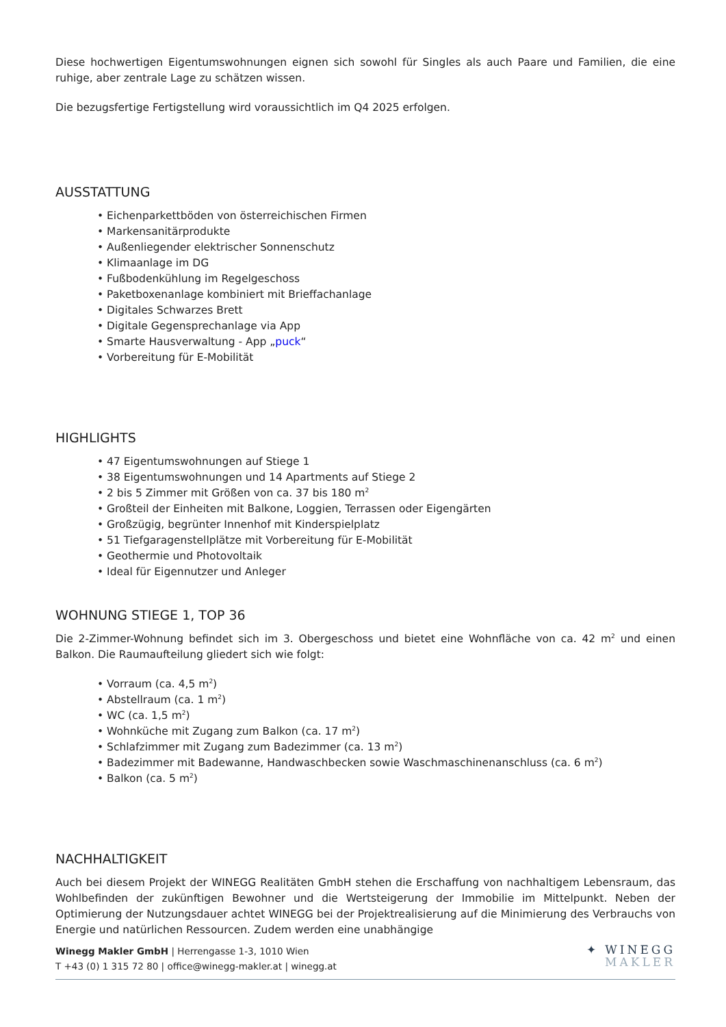Diese hochwertigen Eigentumswohnungen eignen sich sowohl für Singles als auch Paare und Familien, die eine ruhige, aber zentrale Lage zu schätzen wissen.
Die bezugsfertige Fertigstellung wird voraussichtlich im Q4 2025 erfolgen.
AUSSTATTUNG
• Eichenparkettböden von österreichischen Firmen
• Markensanitärprodukte
• Außenliegender elektrischer Sonnenschutz
• Klimaanlage im DG
• Fußbodenkühlung im Regelgeschoss
• Paketboxenanlage kombiniert mit Brieffachanlage
• Digitales Schwarzes Brett
• Digitale Gegensprechanlage via App
• Smarte Hausverwaltung - App „puck“
• Vorbereitung für E-Mobilität
HIGHLIGHTS
• 47 Eigentumswohnungen auf Stiege 1
• 38 Eigentumswohnungen und 14 Apartments auf Stiege 2
• 2 bis 5 Zimmer mit Größen von ca. 37 bis 180 m<sup>2</sup>
• Großteil der Einheiten mit Balkone, Loggien, Terrassen oder Eigengärten
• Großzügig, begrünter Innenhof mit Kinderspielplatz
• 51 Tiefgaragenstellplätze mit Vorbereitung für E-Mobilität
• Geothermie und Photovoltaik
• Ideal für Eigennutzer und Anleger
WOHNUNG STIEGE 1, TOP 36
Die 2-Zimmer-Wohnung befindet sich im 3. Obergeschoss und bietet eine Wohnfläche von ca. 42 m<sup>2</sup> und einen Balkon. Die Raumaufteilung gliedert sich wie folgt:
• Vorraum (ca. 4,5 m<sup>2</sup>)
• Abstellraum (ca. 1 m<sup>2</sup>)
• WC (ca. 1,5 m<sup>2</sup>)
• Wohnküche mit Zugang zum Balkon (ca. 17 m<sup>2</sup>)
• Schlafzimmer mit Zugang zum Badezimmer (ca. 13 m<sup>2</sup>)
• Badezimmer mit Badewanne, Handwaschbecken sowie Waschmaschinenanschluss (ca. 6 m<sup>2</sup>)
• Balkon (ca. 5 m<sup>2</sup>)
NACHHALTIGKEIT
Auch bei diesem Projekt der WINEGG Realitäten GmbH stehen die Erschaffung von nachhaltigem Lebensraum, das Wohlbefinden der zukünftigen Bewohner und die Wertsteigerung der Immobilie im Mittelpunkt. Neben der Optimierung der Nutzungsdauer achtet WINEGG bei der Projektrealisierung auf die Minimierung des Verbrauchs von Energie und natürlichen Ressourcen. Zudem werden eine unabhängige
Winegg Makler GmbH | Herrengasse 1-3, 1010 Wien
T +43 (0) 1 315 72 80 | office@winegg-makler.at | winegg.at
✦ WINEGG
MAKLER